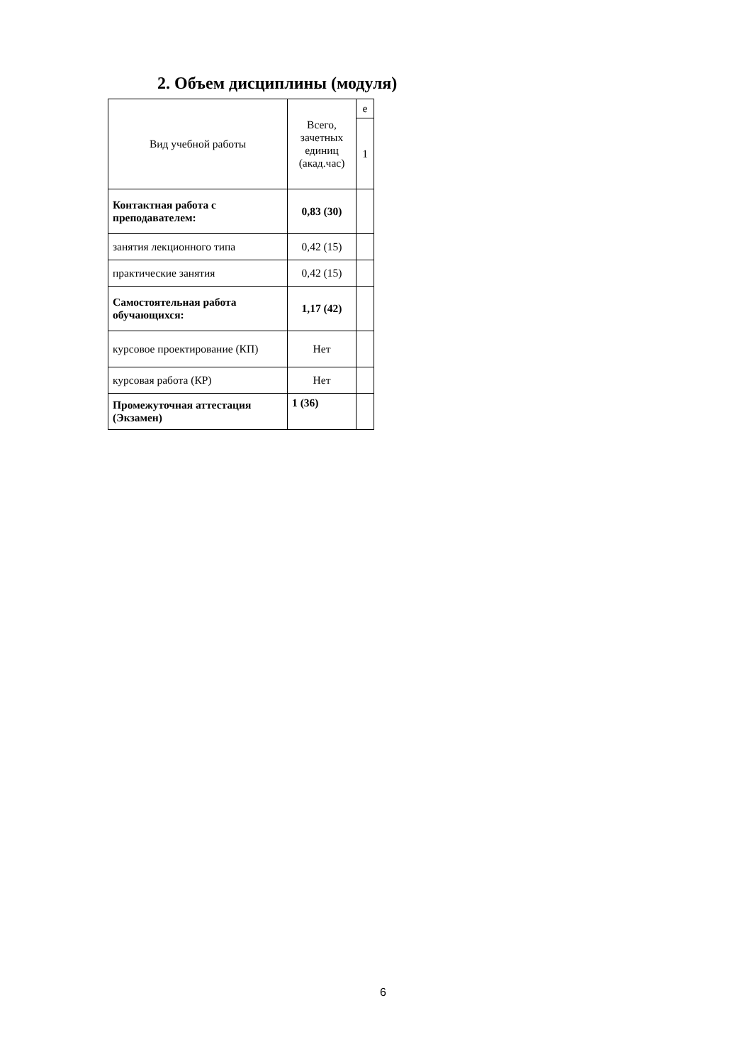2. Объем дисциплины (модуля)
| Вид учебной работы | Всего, зачетных единиц (акад.час) | е |
| --- | --- | --- |
| | | 1 |
| Контактная работа с преподавателем: | 0,83 (30) | |
| занятия лекционного типа | 0,42 (15) | |
| практические занятия | 0,42 (15) | |
| Самостоятельная работа обучающихся: | 1,17 (42) | |
| курсовое проектирование (КП) | Нет | |
| курсовая работа (КР) | Нет | |
| Промежуточная аттестация (Экзамен) | 1 (36) | |
6